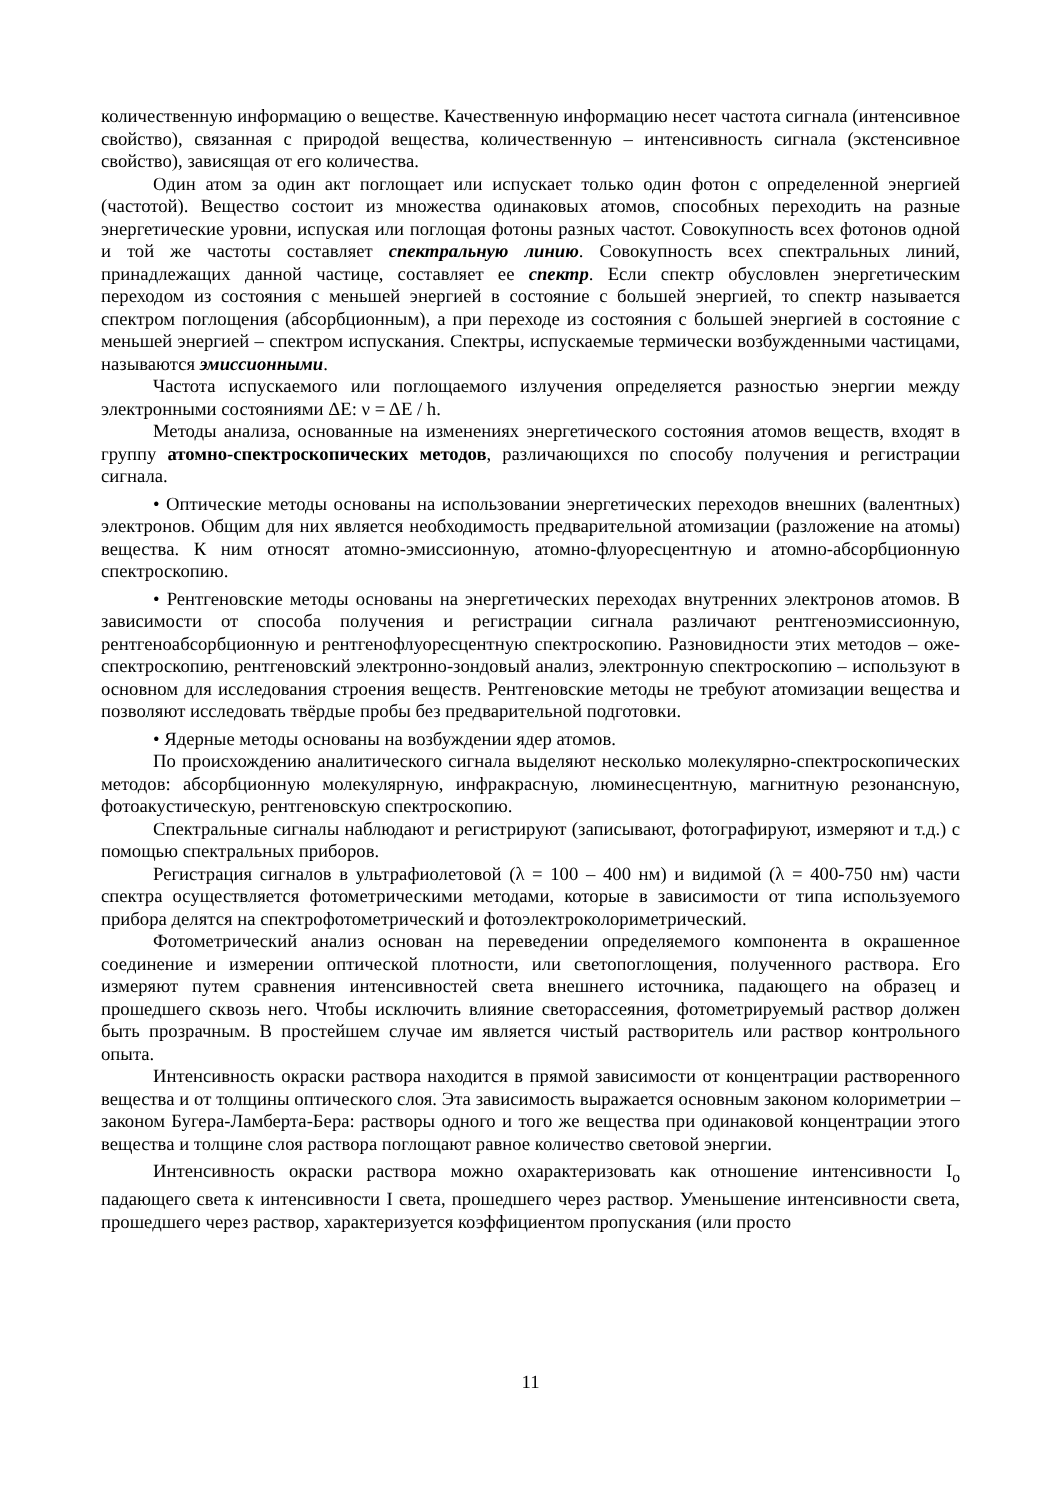количественную информацию о веществе. Качественную информацию несет частота сигнала (интенсивное свойство), связанная с природой вещества, количественную – интенсивность сигнала (экстенсивное свойство), зависящая от его количества.
Один атом за один акт поглощает или испускает только один фотон с определенной энергией (частотой). Вещество состоит из множества одинаковых атомов, способных переходить на разные энергетические уровни, испуская или поглощая фотоны разных частот. Совокупность всех фотонов одной и той же частоты составляет спектральную линию. Совокупность всех спектральных линий, принадлежащих данной частице, составляет ее спектр. Если спектр обусловлен энергетическим переходом из состояния с меньшей энергией в состояние с большей энергией, то спектр называется спектром поглощения (абсорбционным), а при переходе из состояния с большей энергией в состояние с меньшей энергией – спектром испускания. Спектры, испускаемые термически возбужденными частицами, называются эмиссионными.
Частота испускаемого или поглощаемого излучения определяется разностью энергии между электронными состояниями ΔE: ν = ΔE / h.
Методы анализа, основанные на изменениях энергетического состояния атомов веществ, входят в группу атомно-спектроскопических методов, различающихся по способу получения и регистрации сигнала.
• Оптические методы основаны на использовании энергетических переходов внешних (валентных) электронов. Общим для них является необходимость предварительной атомизации (разложение на атомы) вещества. К ним относят атомно-эмиссионную, атомно-флуоресцентную и атомно-абсорбционную спектроскопию.
• Рентгеновские методы основаны на энергетических переходах внутренних электронов атомов. В зависимости от способа получения и регистрации сигнала различают рентгеноэмиссионную, рентгеноабсорбционную и рентгенофлуоресцентную спектроскопию. Разновидности этих методов – оже-спектроскопию, рентгеновский электронно-зондовый анализ, электронную спектроскопию – используют в основном для исследования строения веществ. Рентгеновские методы не требуют атомизации вещества и позволяют исследовать твёрдые пробы без предварительной подготовки.
• Ядерные методы основаны на возбуждении ядер атомов.
По происхождению аналитического сигнала выделяют несколько молекулярно-спектроскопических методов: абсорбционную молекулярную, инфракрасную, люминесцентную, магнитную резонансную, фотоакустическую, рентгеновскую спектроскопию.
Спектральные сигналы наблюдают и регистрируют (записывают, фотографируют, измеряют и т.д.) с помощью спектральных приборов.
Регистрация сигналов в ультрафиолетовой (λ = 100 – 400 нм) и видимой (λ = 400-750 нм) части спектра осуществляется фотометрическими методами, которые в зависимости от типа используемого прибора делятся на спектрофотометрический и фотоэлектроколориметрический.
Фотометрический анализ основан на переведении определяемого компонента в окрашенное соединение и измерении оптической плотности, или светопоглощения, полученного раствора. Его измеряют путем сравнения интенсивностей света внешнего источника, падающего на образец и прошедшего сквозь него. Чтобы исключить влияние светорассеяния, фотометрируемый раствор должен быть прозрачным. В простейшем случае им является чистый растворитель или раствор контрольного опыта.
Интенсивность окраски раствора находится в прямой зависимости от концентрации растворенного вещества и от толщины оптического слоя. Эта зависимость выражается основным законом колориметрии – законом Бугера-Ламберта-Бера: растворы одного и того же вещества при одинаковой концентрации этого вещества и толщине слоя раствора поглощают равное количество световой энергии.
Интенсивность окраски раствора можно охарактеризовать как отношение интенсивности I<sub>o</sub> падающего света к интенсивности I света, прошедшего через раствор. Уменьшение интенсивности света, прошедшего через раствор, характеризуется коэффициентом пропускания (или просто
11